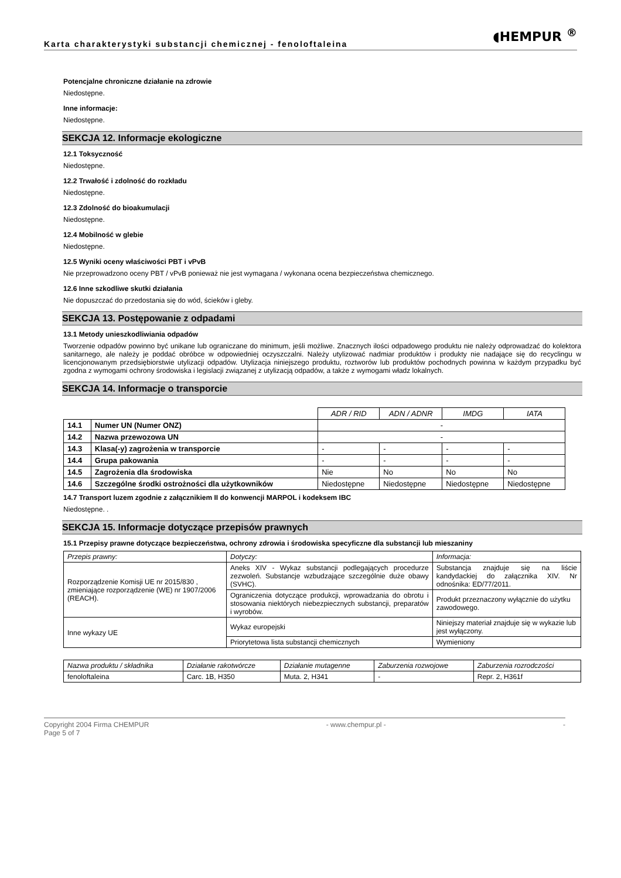Karta charakterystyki substancji chemicznej - fenoloftaleina
◖HEMPUR <sup>®</sup>
Potencjalne chroniczne działanie na zdrowie
Niedostępne.
Inne informacje:
Niedostępne.
SEKCJA 12. Informacje ekologiczne
12.1 Toksyczność
Niedostępne.
12.2 Trwałość i zdolność do rozkładu
Niedostępne.
12.3 Zdolność do bioakumulacji
Niedostępne.
12.4 Mobilność w glebie
Niedostępne.
12.5 Wyniki oceny właściwości PBT i vPvB
Nie przeprowadzono oceny PBT / vPvB ponieważ nie jest wymagana / wykonana ocena bezpieczeństwa chemicznego.
12.6 Inne szkodliwe skutki działania
Nie dopuszczać do przedostania się do wód, ścieków i gleby.
SEKCJA 13. Postępowanie z odpadami
13.1 Metody unieszkodliwiania odpadów
Tworzenie odpadów powinno być unikane lub ograniczane do minimum, jeśli możliwe. Znacznych ilości odpadowego produktu nie należy odprowadzać do kolektora sanitarnego, ale należy je poddać obróbce w odpowiedniej oczyszczalni. Należy utylizować nadmiar produktów i produkty nie nadające się do recyclingu w licencjonowanym przedsiębiorstwie utylizacji odpadów. Utylizacja niniejszego produktu, roztworów lub produktów pochodnych powinna w każdym przypadku być zgodna z wymogami ochrony środowiska i legislacji związanej z utylizacją odpadów, a także z wymogami władz lokalnych.
SEKCJA 14. Informacje o transporcie
| | | ADR / RID | ADN / ADNR | IMDG | IATA |
| --- | --- | --- | --- | --- | --- |
| 14.1 | Numer UN (Numer ONZ) | - | | | |
| 14.2 | Nazwa przewozowa UN | - | | | |
| 14.3 | Klasa(-y) zagrożenia w transporcie | - | - | - | - |
| 14.4 | Grupa pakowania | - | - | - | - |
| 14.5 | Zagrożenia dla środowiska | Nie | No | No | No |
| 14.6 | Szczególne środki ostrożności dla użytkowników | Niedostępne | Niedostępne | Niedostępne | Niedostępne |
14.7 Transport luzem zgodnie z załącznikiem II do konwencji MARPOL i kodeksem IBC
Niedostępne. .
SEKCJA 15. Informacje dotyczące przepisów prawnych
15.1 Przepisy prawne dotyczące bezpieczeństwa, ochrony zdrowia i środowiska specyficzne dla substancji lub mieszaniny
| Przepis prawny: | Dotyczy: | Informacja: |
| --- | --- | --- |
| Rozporządzenie Komisji UE nr 2015/830 , zmieniające rozporządzenie (WE) nr 1907/2006 (REACH). | Aneks XIV - Wykaz substancji podlegających procedurze zezwoleń. Substancje wzbudzające szczególnie duże obawy (SVHC). | Substancja znajduje się na liście kandydackiej do załącznika XIV. Nr odnośnika: ED/77/2011. |
| | Ograniczenia dotyczące produkcji, wprowadzania do obrotu i stosowania niektórych niebezpiecznych substancji, preparatów i wyrobów. | Produkt przeznaczony wyłącznie do użytku zawodowego. |
| Inne wykazy UE | Wykaz europejski | Niniejszy materiał znajduje się w wykazie lub jest wyłączony. |
| | Priorytetowa lista substancji chemicznych | Wymieniony |
| Nazwa produktu / składnika | Działanie rakotwórcze | Działanie mutagenne | Zaburzenia rozwojowe | Zaburzenia rozrodczości |
| --- | --- | --- | --- | --- |
| fenoloftaleina | Carc. 1B, H350 | Muta. 2, H341 | - | Repr. 2, H361f |
Copyright 2004 Firma CHEMPUR
Page 5 of 7
- www.chempur.pl - -